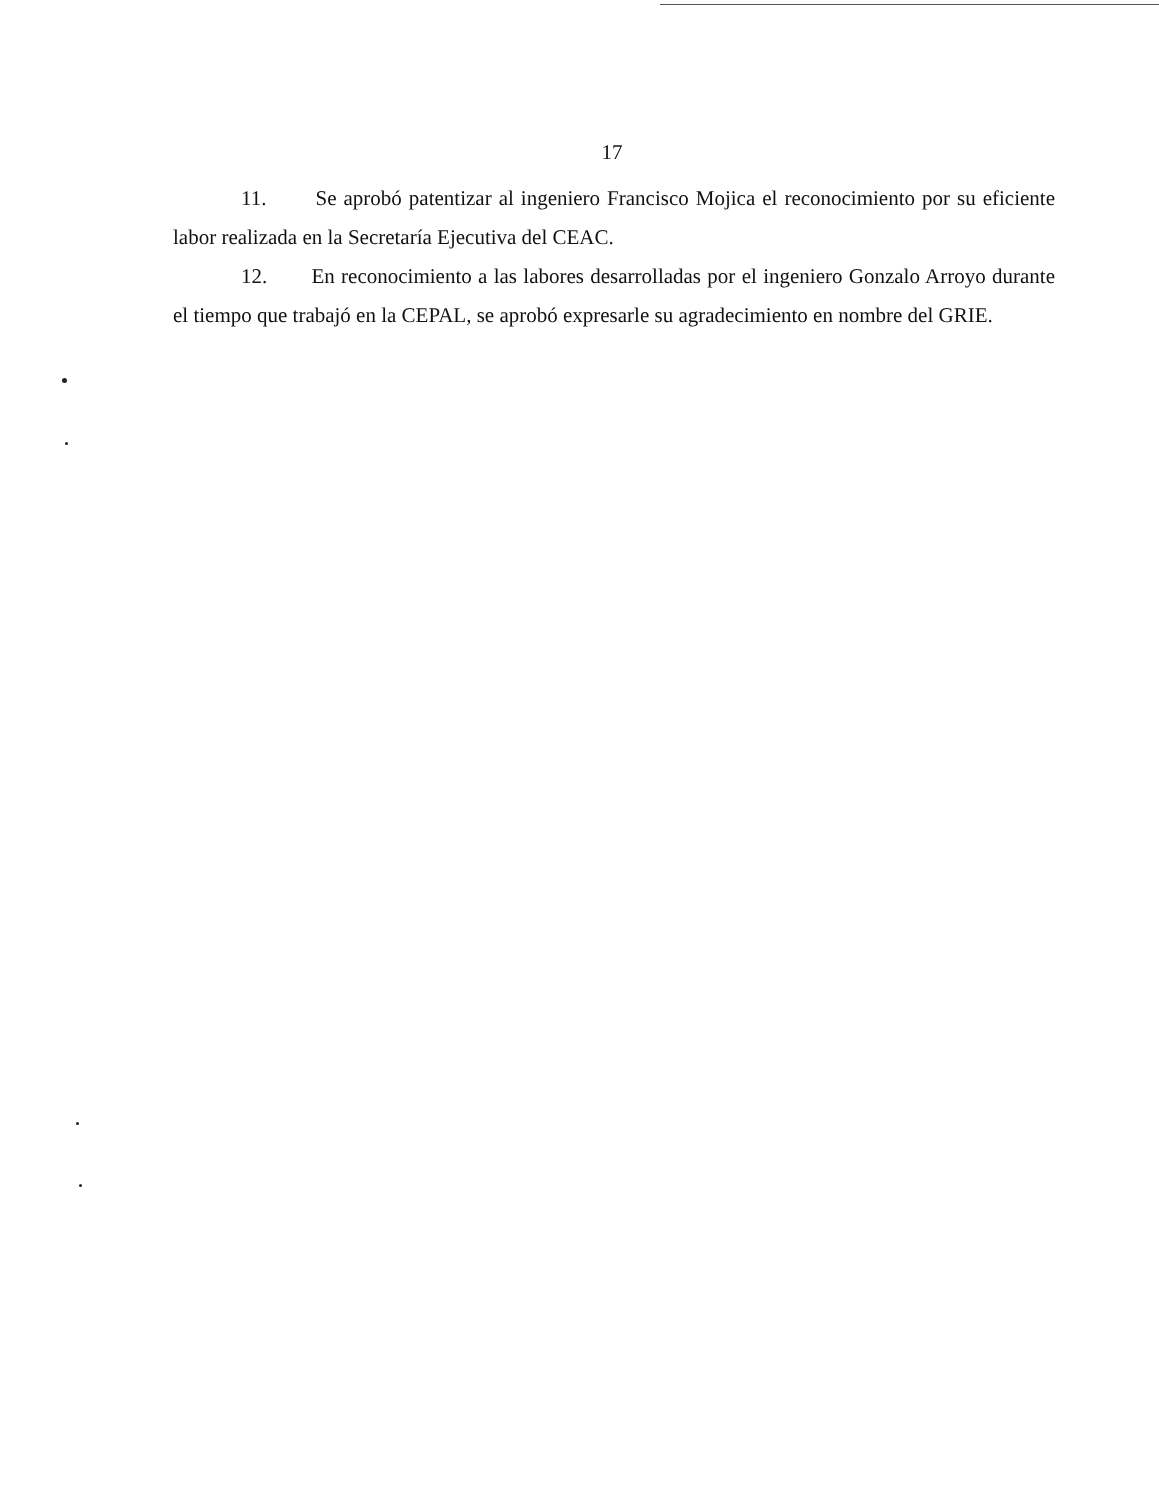17
11. Se aprobó patentizar al ingeniero Francisco Mojica el reconocimiento por su eficiente labor realizada en la Secretaría Ejecutiva del CEAC.
12. En reconocimiento a las labores desarrolladas por el ingeniero Gonzalo Arroyo durante el tiempo que trabajó en la CEPAL, se aprobó expresarle su agradecimiento en nombre del GRIE.